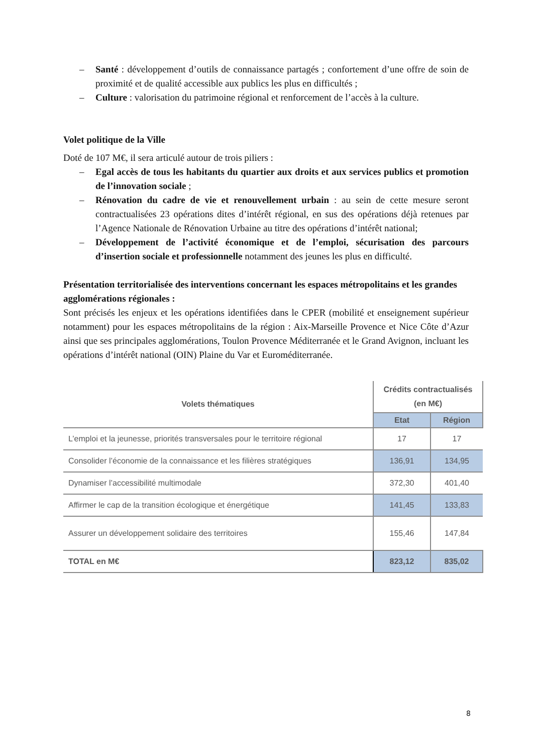– Santé : développement d’outils de connaissance partagés ; confortement d’une offre de soin de proximité et de qualité accessible aux publics les plus en difficultés ;
– Culture : valorisation du patrimoine régional et renforcement de l’accès à la culture.
Volet politique de la Ville
Doté de 107 M€, il sera articulé autour de trois piliers :
– Egal accès de tous les habitants du quartier aux droits et aux services publics et promotion de l’innovation sociale ;
– Rénovation du cadre de vie et renouvellement urbain : au sein de cette mesure seront contractualisées 23 opérations dites d’intérêt régional, en sus des opérations déjà retenues par l’Agence Nationale de Rénovation Urbaine au titre des opérations d’intérêt national;
– Développement de l’activité économique et de l’emploi, sécurisation des parcours d’insertion sociale et professionnelle notamment des jeunes les plus en difficulté.
Présentation territorialisée des interventions concernant les espaces métropolitains et les grandes agglomérations régionales :
Sont précisés les enjeux et les opérations identifiées dans le CPER (mobilité et enseignement supérieur notamment) pour les espaces métropolitains de la région : Aix-Marseille Provence et Nice Côte d’Azur ainsi que ses principales agglomérations, Toulon Provence Méditerranée et le Grand Avignon, incluant les opérations d’intérêt national (OIN) Plaine du Var et Euroméditerranée.
| Volets thématiques | Crédits contractualisés (en M€) | |
| --- | --- | --- |
| | Etat | Région |
| L’emploi et la jeunesse, priorités transversales pour le territoire régional | 17 | 17 |
| Consolider l’économie de la connaissance et les filières stratégiques | 136,91 | 134,95 |
| Dynamiser l’accessibilité multimodale | 372,30 | 401,40 |
| Affirmer le cap de la transition écologique et énergétique | 141,45 | 133,83 |
| Assurer un développement solidaire des territoires | 155,46 | 147,84 |
| TOTAL en M€ | 823,12 | 835,02 |
8